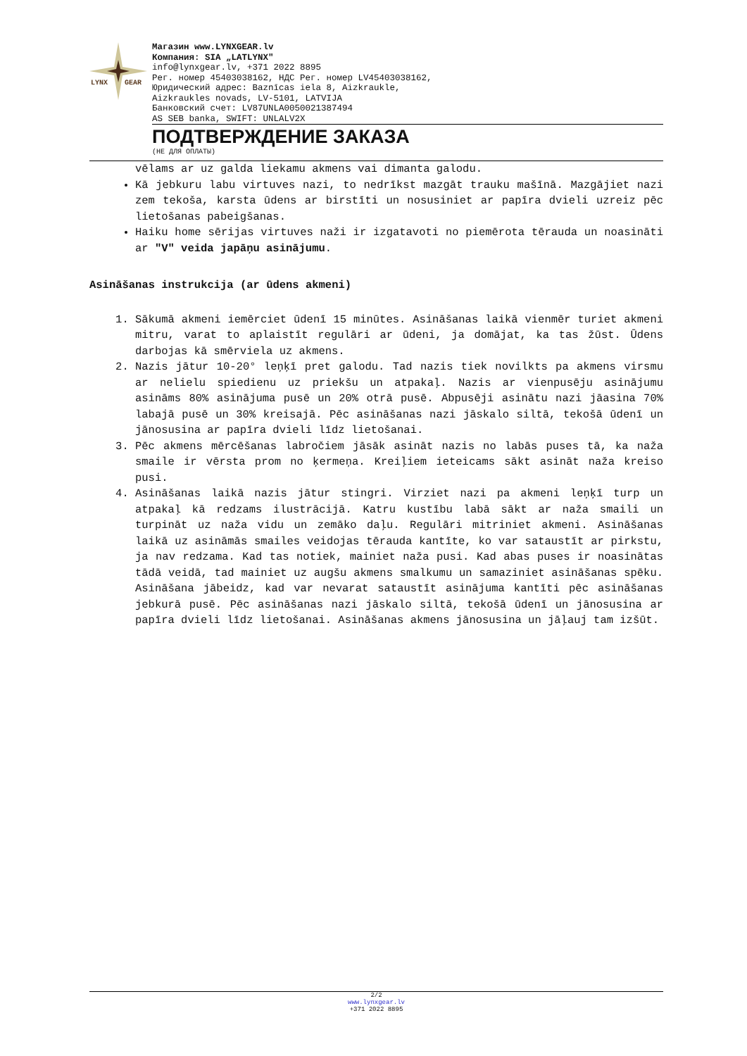LYNX
GEAR
Магазин www.LYNXGEAR.lv
Компания: SIA „LATLYNX"
info@lynxgear.lv, +371 2022 8895
Рег. номер 45403038162, НДС Рег. номер LV45403038162,
Юридический адрес: Baznīcas iela 8, Aizkraukle,
Aizkraukles novads, LV-5101, LATVIJA
Банковский счет: LV87UNLA0050021387494
AS SEB banka, SWIFT: UNLALV2X
ПОДТВЕРЖДЕНИЕ ЗАКАЗА
(НЕ ДЛЯ ОПЛАТЫ)
vēlams ar uz galda liekamu akmens vai dimanta galodu.
Kā jebkuru labu virtuves nazi, to nedrīkst mazgāt trauku mašīnā. Mazgājiet nazi zem tekoša, karsta ūdens ar birstīti un nosusiniet ar papīra dvieli uzreiz pēc lietošanas pabeigšanas.
Haiku home sērijas virtuves naži ir izgatavoti no piemērota tērauda un noasināti ar "V" veida japāņu asinājumu.
Asināšanas instrukcija (ar ūdens akmeni)
1. Sākumā akmeni iemērciet ūdenī 15 minūtes. Asināšanas laikā vienmēr turiet akmeni mitru, varat to aplaistīt regulāri ar ūdeni, ja domājat, ka tas žūst. Ūdens darbojas kā smērviela uz akmens.
2. Nazis jātur 10-20° leņķī pret galodu. Tad nazis tiek novilkts pa akmens virsmu ar nelielu spiedienu uz priekšu un atpakaļ. Nazis ar vienpusēju asinājumu asināms 80% asinājuma pusē un 20% otrā pusē. Abpusēji asinātu nazi jāasina 70% labajā pusē un 30% kreisajā. Pēc asināšanas nazi jāskalo siltā, tekošā ūdenī un jānosusina ar papīra dvieli līdz lietošanai.
3. Pēc akmens mērcēšanas labročiem jāsāk asināt nazis no labās puses tā, ka naža smaile ir vērsta prom no ķermeņa. Kreiļiem ieteicams sākt asināt naža kreiso pusi.
4. Asināšanas laikā nazis jātur stingri. Virziet nazi pa akmeni leņķī turp un atpakaļ kā redzams ilustrācijā. Katru kustību labā sākt ar naža smaili un turpināt uz naža vidu un zemāko daļu. Regulāri mitriniet akmeni. Asināšanas laikā uz asināmās smailes veidojas tērauda kantīte, ko var sataustīt ar pirkstu, ja nav redzama. Kad tas notiek, mainiet naža pusi. Kad abas puses ir noasinātas tādā veidā, tad mainiet uz augšu akmens smalkumu un samaziniet asināšanas spēku. Asināšana jābeidz, kad var nevarat sataustīt asinājuma kantīti pēc asināšanas jebkurā pusē. Pēc asināšanas nazi jāskalo siltā, tekošā ūdenī un jānosusina ar papīra dvieli līdz lietošanai. Asināšanas akmens jānosusina un jāļauj tam izšūt.
2/2
www.lynxgear.lv
+371 2022 8895